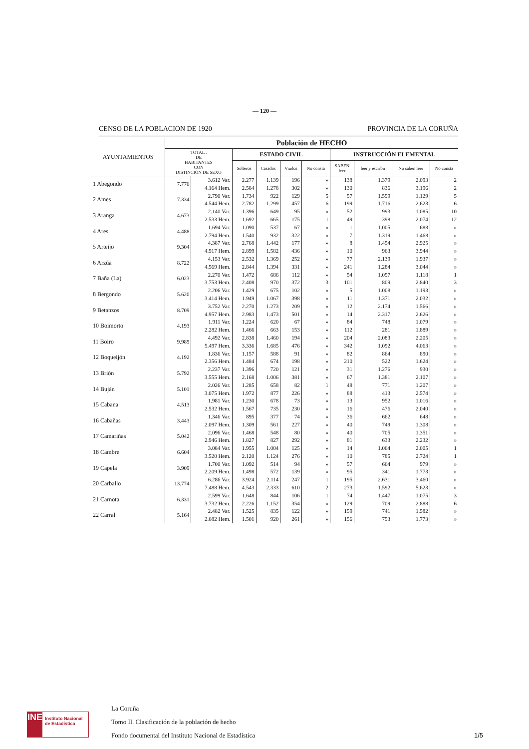— 120 —
CENSO DE LA POBLACION DE 1920 PROVINCIA DE LA CORUÑA
| AYUNTAMIENTOS | Población de HECHO | | | | | | | | | |
| --- | --- | --- | --- | --- | --- | --- | --- | --- | --- | --- |
| | TOTAL . DE HABITANTES CON DISTINCIÓN DE SEXO | | ESTADO CIVIL | | | | INSTRUCCIÓN ELEMENTAL | | | |
| | | | Solteros | Casados | Viudos | No consta | SABEN leer | leer y escribir | No saben leer | No consta |
| 1 Abegondo | 7.776 | 3.612 Var. | 2.277 | 1.139 | 196 | » | 138 | 1.379 | 2.093 | 2 |
| | | 4.164 Hem. | 2.584 | 1.278 | 302 | » | 130 | 836 | 3.196 | 2 |
| 2 Ames | 7.334 | 2.790 Var. | 1.734 | 922 | 129 | 5 | 57 | 1.599 | 1.129 | 5 |
| | | 4.544 Hem. | 2.782 | 1.299 | 457 | 6 | 199 | 1.716 | 2.623 | 6 |
| 3 Aranga | 4.673 | 2.140 Var. | 1.396 | 649 | 95 | » | 52 | 993 | 1.085 | 10 |
| | | 2.533 Hem. | 1.692 | 665 | 175 | 1 | 49 | 398 | 2.074 | 12 |
| 4 Ares | 4.488 | 1.694 Var. | 1.090 | 537 | 67 | » | 1 | 1.005 | 688 | » |
| | | 2.794 Hem. | 1.540 | 932 | 322 | » | 7 | 1.319 | 1.468 | » |
| 5 Arteijo | 9.304 | 4.387 Var. | 2.768 | 1.442 | 177 | » | 8 | 1.454 | 2.925 | » |
| | | 4.917 Hem. | 2.899 | 1.582 | 436 | » | 10 | 963 | 3.944 | » |
| 6 Arzúa | 8.722 | 4.153 Var. | 2.532 | 1.369 | 252 | » | 77 | 2.139 | 1.937 | » |
| | | 4.569 Hem. | 2.844 | 1.394 | 331 | » | 241 | 1.284 | 3.044 | » |
| 7 Baña (La) | 6.023 | 2.270 Var. | 1.472 | 686 | 112 | » | 54 | 1.097 | 1.118 | 1 |
| | | 3.753 Hem. | 2.408 | 970 | 372 | 3 | 101 | 809 | 2.840 | 3 |
| 8 Bergondo | 5.620 | 2.206 Var. | 1.429 | 675 | 102 | » | 5 | 1.008 | 1.193 | » |
| | | 3.414 Hem. | 1.949 | 1.067 | 398 | » | 11 | 1.371 | 2.032 | » |
| 9 Betanzos | 8.709 | 3.752 Var. | 2.270 | 1.273 | 209 | » | 12 | 2.174 | 1.566 | » |
| | | 4.957 Hem. | 2.983 | 1.473 | 501 | » | 14 | 2.317 | 2.626 | » |
| 10 Boimorto | 4.193 | 1.911 Var. | 1.224 | 620 | 67 | » | 84 | 748 | 1.079 | » |
| | | 2.282 Hem. | 1.466 | 663 | 153 | » | 112 | 281 | 1.889 | » |
| 11 Boiro | 9.989 | 4.492 Var. | 2.838 | 1.460 | 194 | » | 204 | 2.083 | 2.205 | » |
| | | 5.497 Hem. | 3.336 | 1.685 | 476 | » | 342 | 1.092 | 4.063 | » |
| 12 Boqueijón | 4.192 | 1.836 Var. | 1.157 | 588 | 91 | » | 82 | 864 | 890 | » |
| | | 2.356 Hem. | 1.484 | 674 | 198 | » | 210 | 522 | 1.624 | » |
| 13 Brión | 5.792 | 2.237 Var. | 1.396 | 720 | 121 | » | 31 | 1.276 | 930 | » |
| | | 3.555 Hem. | 2.168 | 1.006 | 381 | » | 67 | 1.381 | 2.107 | » |
| 14 Buján | 5.101 | 2.026 Var. | 1.285 | 658 | 82 | 1 | 48 | 771 | 1.207 | » |
| | | 3.075 Hem. | 1.972 | 877 | 226 | » | 88 | 413 | 2.574 | » |
| 15 Cabana | 4.513 | 1.981 Var. | 1.230 | 678 | 73 | » | 13 | 952 | 1.016 | » |
| | | 2.532 Hem. | 1.567 | 735 | 230 | » | 16 | 476 | 2.040 | » |
| 16 Cabañas | 3.443 | 1.346 Var. | 895 | 377 | 74 | » | 36 | 662 | 648 | » |
| | | 2.097 Hem. | 1.309 | 561 | 227 | » | 40 | 749 | 1.308 | » |
| 17 Camariñas | 5.042 | 2.096 Var. | 1.468 | 548 | 80 | » | 40 | 705 | 1.351 | » |
| | | 2.946 Hem. | 1.827 | 827 | 292 | » | 81 | 633 | 2.232 | » |
| 18 Cambre | 6.604 | 3.084 Var. | 1.955 | 1.004 | 125 | » | 14 | 1.064 | 2.005 | 1 |
| | | 3.520 Hem. | 2.120 | 1.124 | 276 | » | 10 | 785 | 2.724 | 1 |
| 19 Capela | 3.909 | 1.700 Var. | 1.092 | 514 | 94 | » | 57 | 664 | 979 | » |
| | | 2.209 Hem. | 1.498 | 572 | 139 | » | 95 | 341 | 1.773 | » |
| 20 Carballo | 13.774 | 6.286 Var. | 3.924 | 2.114 | 247 | 1 | 195 | 2.631 | 3.460 | » |
| | | 7.488 Hem. | 4.543 | 2.333 | 610 | 2 | 273 | 1.592 | 5.623 | » |
| 21 Carnota | 6.331 | 2.599 Var. | 1.648 | 844 | 106 | 1 | 74 | 1.447 | 1.075 | 3 |
| | | 3.732 Hem. | 2.226 | 1.152 | 354 | » | 129 | 709 | 2.888 | 6 |
| 22 Carral | 5.164 | 2.482 Var. | 1.525 | 835 | 122 | » | 159 | 741 | 1.582 | » |
| | | 2.682 Hem. | 1.501 | 920 | 261 | » | 156 | 753 | 1.773 | » |
INE
Instituto Nacional de Estadística
La Coruña
Tomo II. Clasificación de la población de hecho
Fondo documental del Instituto Nacional de Estadística
1/5